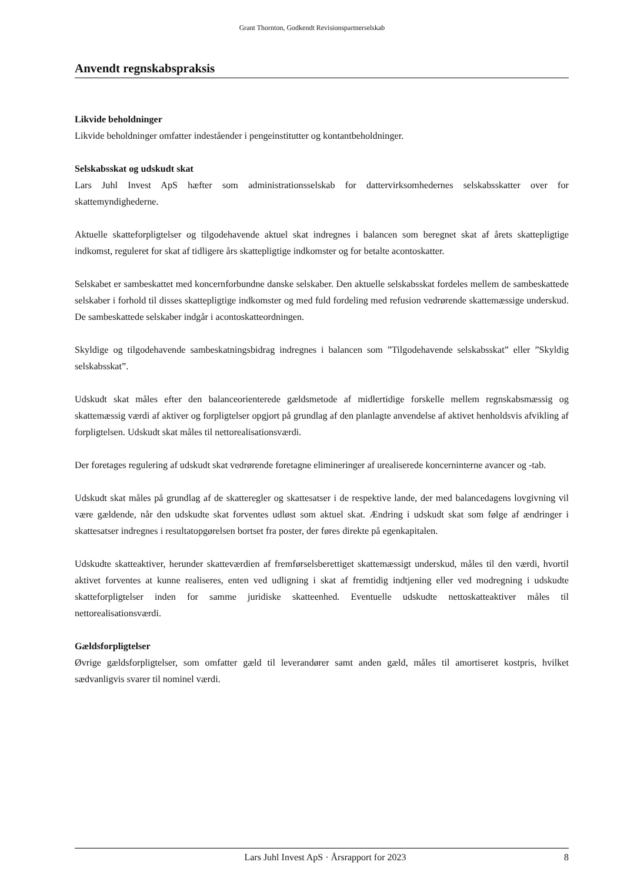Grant Thornton, Godkendt Revisionspartnerselskab
Anvendt regnskabspraksis
Likvide beholdninger
Likvide beholdninger omfatter indeståender i pengeinstitutter og kontantbeholdninger.
Selskabsskat og udskudt skat
Lars Juhl Invest ApS hæfter som administrationsselskab for dattervirksomhedernes selskabsskatter over for skattemyndighederne.
Aktuelle skatteforpligtelser og tilgodehavende aktuel skat indregnes i balancen som beregnet skat af årets skattepligtige indkomst, reguleret for skat af tidligere års skattepligtige indkomster og for betalte acontoskatter.
Selskabet er sambeskattet med koncernforbundne danske selskaber. Den aktuelle selskabsskat fordeles mellem de sambeskattede selskaber i forhold til disses skattepligtige indkomster og med fuld fordeling med refusion vedrørende skattemæssige underskud. De sambeskattede selskaber indgår i acontoskatteordningen.
Skyldige og tilgodehavende sambeskatningsbidrag indregnes i balancen som ”Tilgodehavende selskabsskat” eller ”Skyldig selskabsskat”.
Udskudt skat måles efter den balanceorienterede gældsmetode af midlertidige forskelle mellem regnskabsmæssig og skattemæssig værdi af aktiver og forpligtelser opgjort på grundlag af den planlagte anvendelse af aktivet henholdsvis afvikling af forpligtelsen. Udskudt skat måles til nettorealisationsværdi.
Der foretages regulering af udskudt skat vedrørende foretagne elimineringer af urealiserede koncerninterne avancer og -tab.
Udskudt skat måles på grundlag af de skatteregler og skattesatser i de respektive lande, der med balancedagens lovgivning vil være gældende, når den udskudte skat forventes udløst som aktuel skat. Ændring i udskudt skat som følge af ændringer i skattesatser indregnes i resultatopgørelsen bortset fra poster, der føres direkte på egenkapitalen.
Udskudte skatteaktiver, herunder skatteværdien af fremførselsberettiget skattemæssigt underskud, måles til den værdi, hvortil aktivet forventes at kunne realiseres, enten ved udligning i skat af fremtidig indtjening eller ved modregning i udskudte skatteforpligtelser inden for samme juridiske skatteenhed. Eventuelle udskudte nettoskatteaktiver måles til nettorealisationsværdi.
Gældsforpligtelser
Øvrige gældsforpligtelser, som omfatter gæld til leverandører samt anden gæld, måles til amortiseret kostpris, hvilket sædvanligvis svarer til nominel værdi.
Lars Juhl Invest ApS · Årsrapport for 2023 8